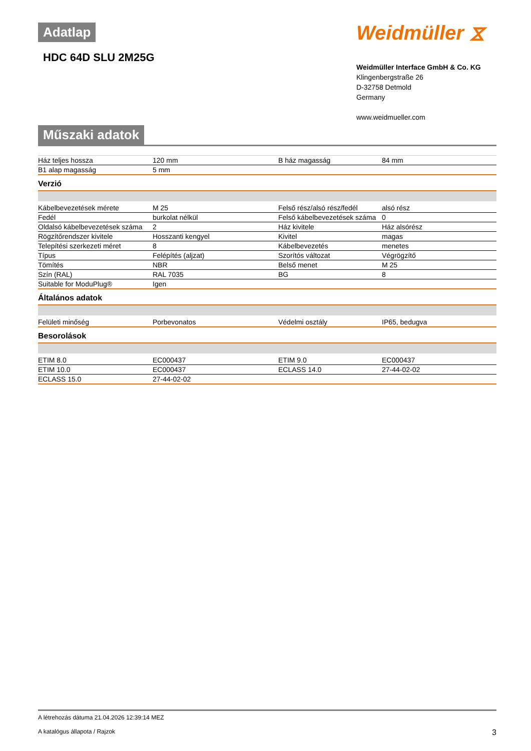Adatlap
HDC 64D SLU 2M25G
Weidmüller ⧖
Weidmüller Interface GmbH & Co. KG
Klingenbergstraße 26
D-32758 Detmold
Germany
www.weidmueller.com
Műszaki adatok
| Ház teljes hossza | 120 mm | B ház magasság | 84 mm |
| B1 alap magasság | 5 mm | | |
Verzió
| Kábelbevezetések mérete | M 25 | Felső rész/alsó rész/fedél | alsó rész |
| Fedél | burkolat nélkül | Felső kábelbevezetések száma | 0 |
| Oldalsó kábelbevezetések száma | 2 | Ház kivitele | Ház alsórész |
| Rögzítőrendszer kivitele | Hosszanti kengyel | Kivitel | magas |
| Telepítési szerkezeti méret | 8 | Kábelbevezetés | menetes |
| Típus | Felépítés (aljzat) | Szorítós változat | Végrögzítő |
| Tömítés | NBR | Belső menet | M 25 |
| Szín (RAL) | RAL 7035 | BG | 8 |
| Suitable for ModuPlug® | Igen | | |
Általános adatok
| Felületi minőség | Porbevonatos | Védelmi osztály | IP65, bedugva |
Besorolások
| ETIM 8.0 | EC000437 | ETIM 9.0 | EC000437 |
| ETIM 10.0 | EC000437 | ECLASS 14.0 | 27-44-02-02 |
| ECLASS 15.0 | 27-44-02-02 | | |
A létrehozás dátuma 21.04.2026 12:39:14 MEZ
A katalógus állapota / Rajzok 3